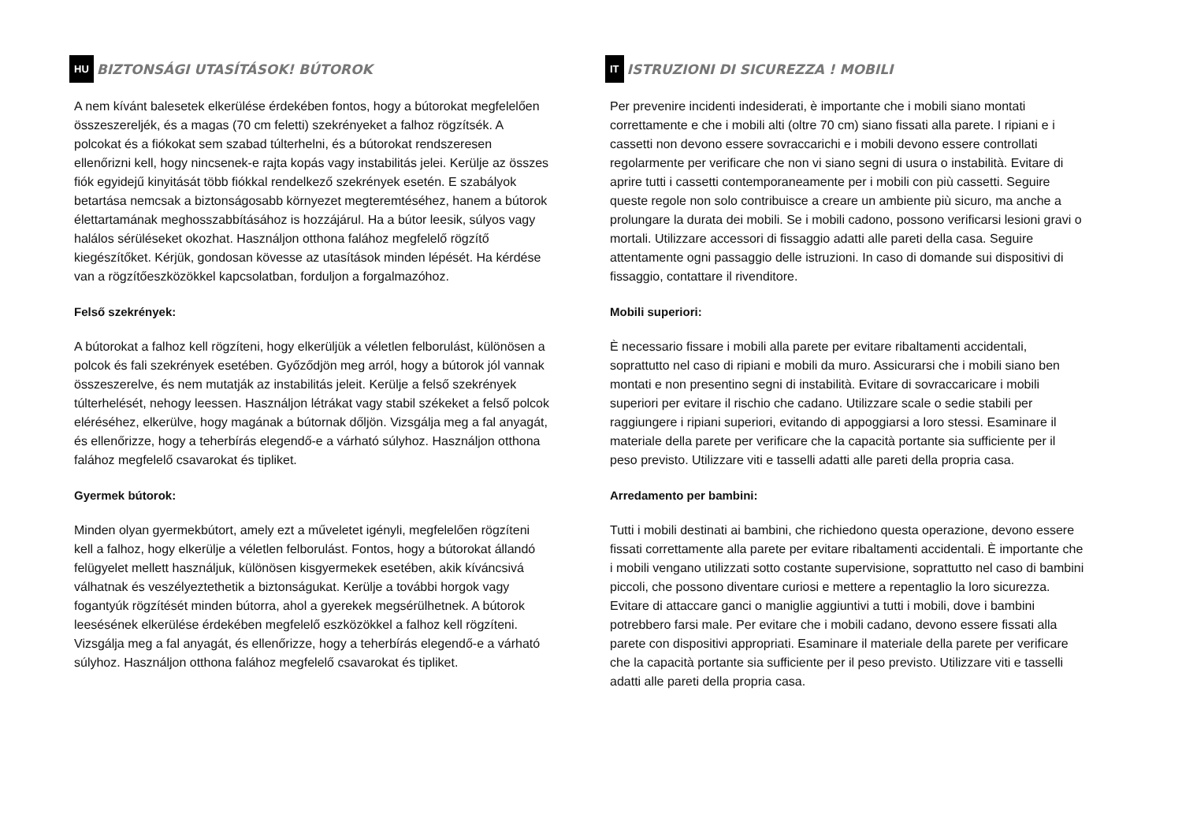HU BIZTONSÁGI UTASÍTÁSOK! BÚTOROK
A nem kívánt balesetek elkerülése érdekében fontos, hogy a bútorokat megfelelően összeszereljék, és a magas (70 cm feletti) szekrényeket a falhoz rögzítsék. A polcokat és a fiókokat sem szabad túlterhelni, és a bútorokat rendszeresen ellenőrizni kell, hogy nincsenek-e rajta kopás vagy instabilitás jelei. Kerülje az összes fiók egyidejű kinyitását több fiókkal rendelkező szekrények esetén. E szabályok betartása nemcsak a biztonságosabb környezet megteremtéséhez, hanem a bútorok élettartamának meghosszabbításához is hozzájárul. Ha a bútor leesik, súlyos vagy halálos sérüléseket okozhat. Használjon otthona falához megfelelő rögzítő kiegészítőket. Kérjük, gondosan kövesse az utasítások minden lépését. Ha kérdése van a rögzítőeszközökkel kapcsolatban, forduljon a forgalmazóhoz.
Felső szekrények:
A bútorokat a falhoz kell rögzíteni, hogy elkerüljük a véletlen felborulást, különösen a polcok és fali szekrények esetében. Győződjön meg arról, hogy a bútorok jól vannak összeszerelve, és nem mutatják az instabilitás jeleit. Kerülje a felső szekrények túlterhelését, nehogy leessen. Használjon létrákat vagy stabil székeket a felső polcok eléréséhez, elkerülve, hogy magának a bútornak dőljön. Vizsgálja meg a fal anyagát, és ellenőrizze, hogy a teherbírás elegendő-e a várható súlyhoz. Használjon otthona falához megfelelő csavarokat és tipliket.
Gyermek bútorok:
Minden olyan gyermekbútort, amely ezt a műveletet igényli, megfelelően rögzíteni kell a falhoz, hogy elkerülje a véletlen felborulást. Fontos, hogy a bútorokat állandó felügyelet mellett használjuk, különösen kisgyermekek esetében, akik kíváncsivá válhatnak és veszélyeztethetik a biztonságukat. Kerülje a további horgok vagy fogantyúk rögzítését minden bútorra, ahol a gyerekek megsérülhetnek. A bútorok leesésének elkerülése érdekében megfelelő eszközökkel a falhoz kell rögzíteni. Vizsgálja meg a fal anyagát, és ellenőrizze, hogy a teherbírás elegendő-e a várható súlyhoz. Használjon otthona falához megfelelő csavarokat és tipliket.
IT ISTRUZIONI DI SICUREZZA ! MOBILI
Per prevenire incidenti indesiderati, è importante che i mobili siano montati correttamente e che i mobili alti (oltre 70 cm) siano fissati alla parete. I ripiani e i cassetti non devono essere sovraccarichi e i mobili devono essere controllati regolarmente per verificare che non vi siano segni di usura o instabilità. Evitare di aprire tutti i cassetti contemporaneamente per i mobili con più cassetti. Seguire queste regole non solo contribuisce a creare un ambiente più sicuro, ma anche a prolungare la durata dei mobili. Se i mobili cadono, possono verificarsi lesioni gravi o mortali. Utilizzare accessori di fissaggio adatti alle pareti della casa. Seguire attentamente ogni passaggio delle istruzioni. In caso di domande sui dispositivi di fissaggio, contattare il rivenditore.
Mobili superiori:
È necessario fissare i mobili alla parete per evitare ribaltamenti accidentali, soprattutto nel caso di ripiani e mobili da muro. Assicurarsi che i mobili siano ben montati e non presentino segni di instabilità. Evitare di sovraccaricare i mobili superiori per evitare il rischio che cadano. Utilizzare scale o sedie stabili per raggiungere i ripiani superiori, evitando di appoggiarsi a loro stessi. Esaminare il materiale della parete per verificare che la capacità portante sia sufficiente per il peso previsto. Utilizzare viti e tasselli adatti alle pareti della propria casa.
Arredamento per bambini:
Tutti i mobili destinati ai bambini, che richiedono questa operazione, devono essere fissati correttamente alla parete per evitare ribaltamenti accidentali. È importante che i mobili vengano utilizzati sotto costante supervisione, soprattutto nel caso di bambini piccoli, che possono diventare curiosi e mettere a repentaglio la loro sicurezza. Evitare di attaccare ganci o maniglie aggiuntivi a tutti i mobili, dove i bambini potrebbero farsi male. Per evitare che i mobili cadano, devono essere fissati alla parete con dispositivi appropriati. Esaminare il materiale della parete per verificare che la capacità portante sia sufficiente per il peso previsto. Utilizzare viti e tasselli adatti alle pareti della propria casa.